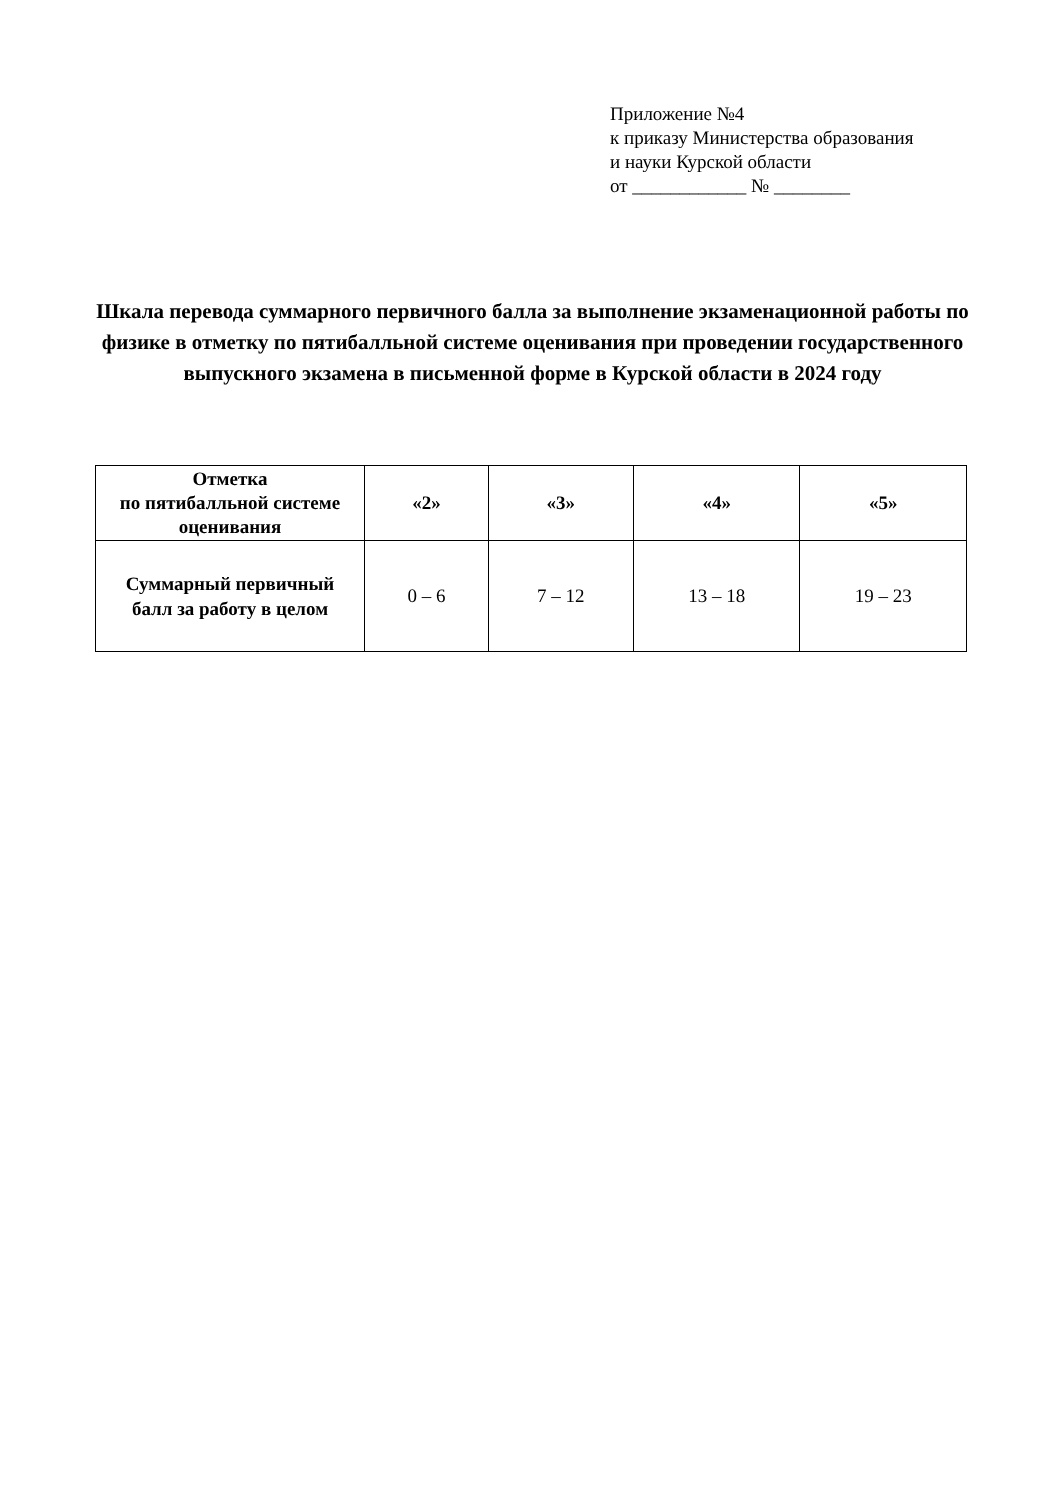Приложение №4
к приказу Министерства образования
и науки Курской области
от ____________ № ________
Шкала перевода суммарного первичного балла за выполнение экзаменационной работы по физике в отметку по пятибалльной системе оценивания при проведении государственного выпускного экзамена в письменной форме в Курской области в 2024 году
| Отметка по пятибалльной системе оценивания | «2» | «3» | «4» | «5» |
| --- | --- | --- | --- | --- |
| Суммарный первичный балл за работу в целом | 0 – 6 | 7 – 12 | 13 – 18 | 19 – 23 |